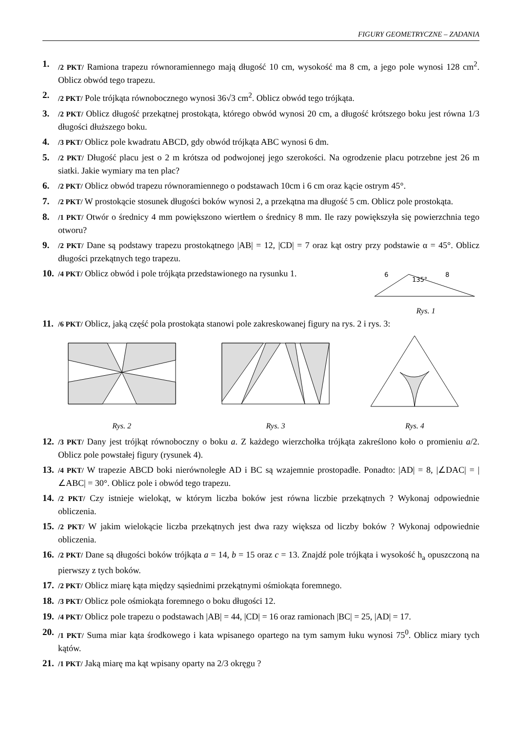FIGURY GEOMETRYCZNE – ZADANIA
1. /2 PKT/ Ramiona trapezu równoramiennego mają długość 10 cm, wysokość ma 8 cm, a jego pole wynosi 128 cm<sup>2</sup>. Oblicz obwód tego trapezu.
2. /2 PKT/ Pole trójkąta równobocznego wynosi 36√3 cm<sup>2</sup>. Oblicz obwód tego trójkąta.
3. /2 PKT/ Oblicz długość przekątnej prostokąta, którego obwód wynosi 20 cm, a długość krótszego boku jest równa 1/3 długości dłuższego boku.
4. /3 PKT/ Oblicz pole kwadratu ABCD, gdy obwód trójkąta ABC wynosi 6 dm.
5. /2 PKT/ Długość placu jest o 2 m krótsza od podwojonej jego szerokości. Na ogrodzenie placu potrzebne jest 26 m siatki. Jakie wymiary ma ten plac?
6. /2 PKT/ Oblicz obwód trapezu równoramiennego o podstawach 10cm i 6 cm oraz kącie ostrym 45°.
7. /2 PKT/ W prostokącie stosunek długości boków wynosi 2, a przekątna ma długość 5 cm. Oblicz pole prostokąta.
8. /1 PKT/ Otwór o średnicy 4 mm powiększono wiertłem o średnicy 8 mm. Ile razy powiększyła się powierzchnia tego otworu?
9. /2 PKT/ Dane są podstawy trapezu prostokątnego |AB| = 12, |CD| = 7 oraz kąt ostry przy podstawie α = 45°. Oblicz długości przekątnych tego trapezu.
10. /4 PKT/ Oblicz obwód i pole trójkąta przedstawionego na rysunku 1.
6
135°
8
Rys. 1
11. /6 PKT/ Oblicz, jaką część pola prostokąta stanowi pole zakreskowanej figury na rys. 2 i rys. 3:
Rys. 2 Rys. 3 Rys. 4
12. /3 PKT/ Dany jest trójkąt równoboczny o boku a. Z każdego wierzchołka trójkąta zakreślono koło o promieniu a/2. Oblicz pole powstałej figury (rysunek 4).
13. /4 PKT/ W trapezie ABCD boki nierównoległe AD i BC są wzajemnie prostopadłe. Ponadto: |AD| = 8, |∠DAC| = |∠ABC| = 30°. Oblicz pole i obwód tego trapezu.
14. /2 PKT/ Czy istnieje wielokąt, w którym liczba boków jest równa liczbie przekątnych ? Wykonaj odpowiednie obliczenia.
15. /2 PKT/ W jakim wielokącie liczba przekątnych jest dwa razy większa od liczby boków ? Wykonaj odpowiednie obliczenia.
16. /2 PKT/ Dane są długości boków trójkąta a = 14, b = 15 oraz c = 13. Znajdź pole trójkąta i wysokość h<sub>a</sub> opuszczoną na pierwszy z tych boków.
17. /2 PKT/ Oblicz miarę kąta między sąsiednimi przekątnymi ośmiokąta foremnego.
18. /3 PKT/ Oblicz pole ośmiokąta foremnego o boku długości 12.
19. /4 PKT/ Oblicz pole trapezu o podstawach |AB| = 44, |CD| = 16 oraz ramionach |BC| = 25, |AD| = 17.
20. /1 PKT/ Suma miar kąta środkowego i kata wpisanego opartego na tym samym łuku wynosi 75<sup>0</sup>. Oblicz miary tych kątów.
21. /1 PKT/ Jaką miarę ma kąt wpisany oparty na 2/3 okręgu ?